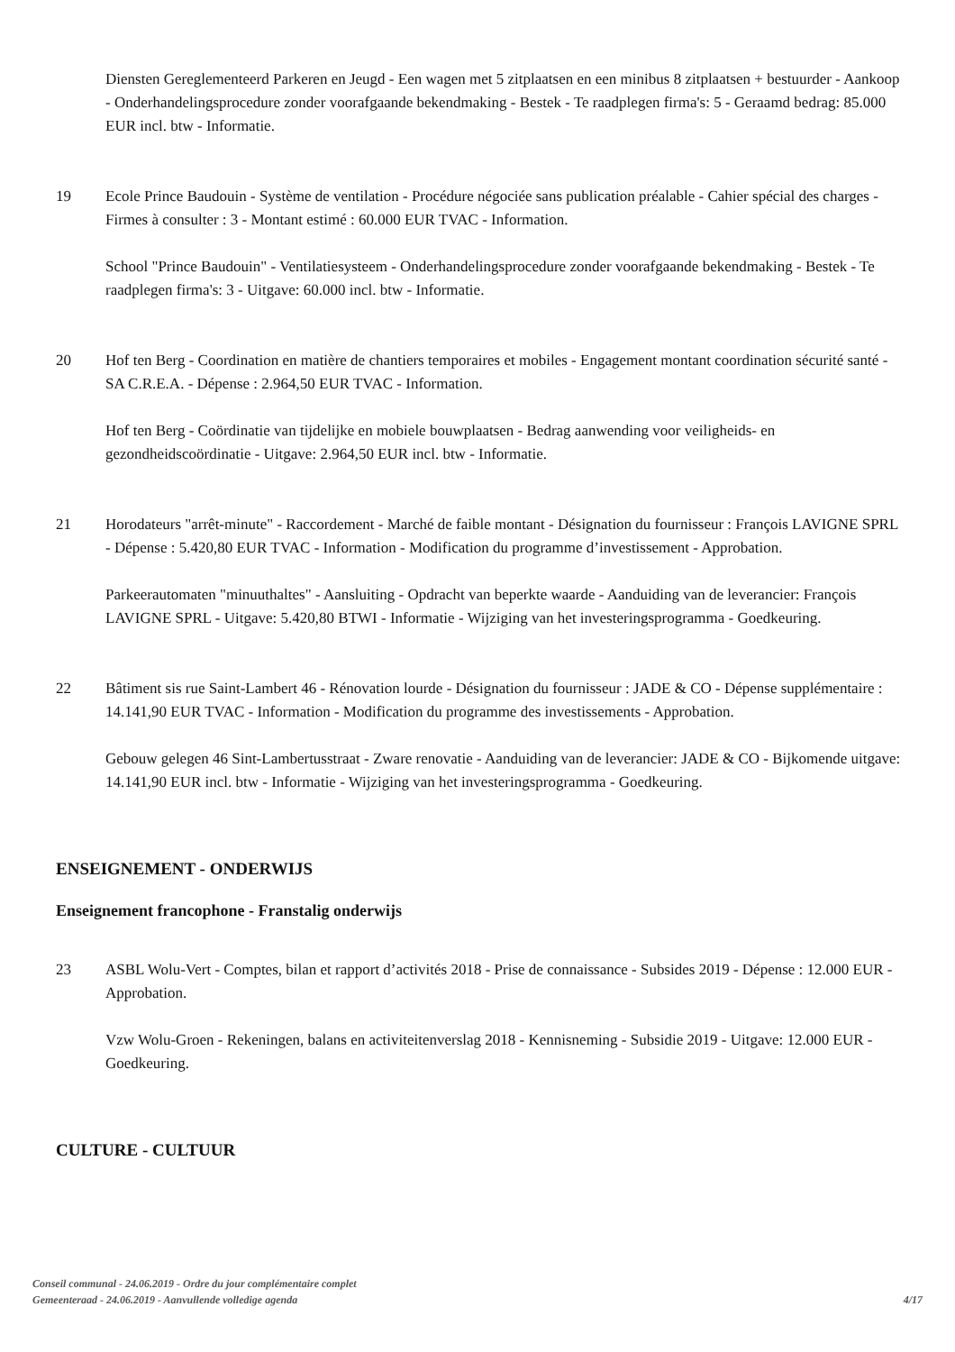Diensten Gereglementeerd Parkeren en Jeugd - Een wagen met 5 zitplaatsen en een minibus 8 zitplaatsen + bestuurder - Aankoop - Onderhandelingsprocedure zonder voorafgaande bekendmaking - Bestek - Te raadplegen firma's: 5 - Geraamd bedrag: 85.000 EUR incl. btw - Informatie.
19 Ecole Prince Baudouin - Système de ventilation - Procédure négociée sans publication préalable - Cahier spécial des charges - Firmes à consulter : 3 - Montant estimé : 60.000 EUR TVAC - Information.
School "Prince Baudouin" - Ventilatiesysteem - Onderhandelingsprocedure zonder voorafgaande bekendmaking - Bestek - Te raadplegen firma's: 3 - Uitgave: 60.000 incl. btw - Informatie.
20 Hof ten Berg - Coordination en matière de chantiers temporaires et mobiles - Engagement montant coordination sécurité santé - SA C.R.E.A. - Dépense : 2.964,50 EUR TVAC - Information.
Hof ten Berg - Coördinatie van tijdelijke en mobiele bouwplaatsen - Bedrag aanwending voor veiligheids- en gezondheidscoördinatie - Uitgave: 2.964,50 EUR incl. btw - Informatie.
21 Horodateurs "arrêt-minute" - Raccordement - Marché de faible montant - Désignation du fournisseur : François LAVIGNE SPRL - Dépense : 5.420,80 EUR TVAC - Information - Modification du programme d’investissement - Approbation.
Parkeerautomaten "minuuthaltes" - Aansluiting - Opdracht van beperkte waarde - Aanduiding van de leverancier: François LAVIGNE SPRL - Uitgave: 5.420,80 BTWI - Informatie - Wijziging van het investeringsprogramma - Goedkeuring.
22 Bâtiment sis rue Saint-Lambert 46 - Rénovation lourde - Désignation du fournisseur : JADE & CO - Dépense supplémentaire : 14.141,90 EUR TVAC - Information - Modification du programme des investissements - Approbation.
Gebouw gelegen 46 Sint-Lambertusstraat - Zware renovatie - Aanduiding van de leverancier: JADE & CO - Bijkomende uitgave: 14.141,90 EUR incl. btw - Informatie - Wijziging van het investeringsprogramma - Goedkeuring.
ENSEIGNEMENT - ONDERWIJS
Enseignement francophone - Franstalig onderwijs
23 ASBL Wolu-Vert - Comptes, bilan et rapport d’activités 2018 - Prise de connaissance - Subsides 2019 - Dépense : 12.000 EUR - Approbation.
Vzw Wolu-Groen - Rekeningen, balans en activiteitenverslag 2018 - Kennisneming - Subsidie 2019 - Uitgave: 12.000 EUR - Goedkeuring.
CULTURE - CULTUUR
Conseil communal - 24.06.2019 - Ordre du jour complémentaire complet
Gemeenteraad - 24.06.2019 - Aanvullende volledige agenda
4/17